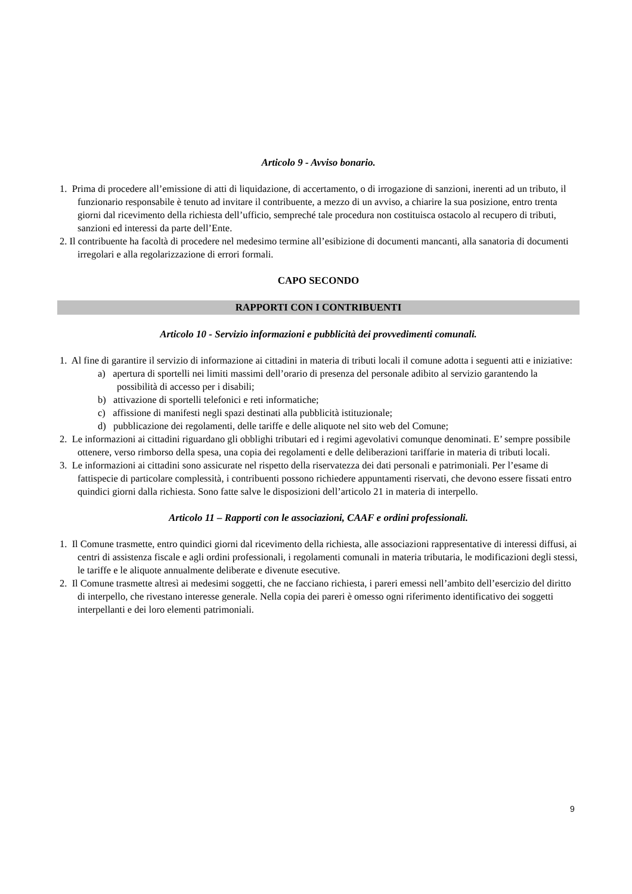Articolo 9 - Avviso bonario.
1. Prima di procedere all’emissione di atti di liquidazione, di accertamento, o di irrogazione di sanzioni, inerenti ad un tributo, il funzionario responsabile è tenuto ad invitare il contribuente, a mezzo di un avviso, a chiarire la sua posizione, entro trenta giorni dal ricevimento della richiesta dell’ufficio, sempreché tale procedura non costituisca ostacolo al recupero di tributi, sanzioni ed interessi da parte dell’Ente.
2. Il contribuente ha facoltà di procedere nel medesimo termine all’esibizione di documenti mancanti, alla sanatoria di documenti irregolari e alla regolarizzazione di errori formali.
CAPO SECONDO
RAPPORTI CON I CONTRIBUENTI
Articolo 10 - Servizio informazioni e pubblicità dei provvedimenti comunali.
1. Al fine di garantire il servizio di informazione ai cittadini in materia di tributi locali il comune adotta i seguenti atti e iniziative:
a) apertura di sportelli nei limiti massimi dell’orario di presenza del personale adibito al servizio garantendo la possibilità di accesso per i disabili;
b) attivazione di sportelli telefonici e reti informatiche;
c) affissione di manifesti negli spazi destinati alla pubblicità istituzionale;
d) pubblicazione dei regolamenti, delle tariffe e delle aliquote nel sito web del Comune;
2. Le informazioni ai cittadini riguardano gli obblighi tributari ed i regimi agevolativi comunque denominati. E’ sempre possibile ottenere, verso rimborso della spesa, una copia dei regolamenti e delle deliberazioni tariffarie in materia di tributi locali.
3. Le informazioni ai cittadini sono assicurate nel rispetto della riservatezza dei dati personali e patrimoniali. Per l’esame di fattispecie di particolare complessità, i contribuenti possono richiedere appuntamenti riservati, che devono essere fissati entro quindici giorni dalla richiesta. Sono fatte salve le disposizioni dell’articolo 21 in materia di interpello.
Articolo 11 – Rapporti con le associazioni, CAAF e ordini professionali.
1. Il Comune trasmette, entro quindici giorni dal ricevimento della richiesta, alle associazioni rappresentative di interessi diffusi, ai centri di assistenza fiscale e agli ordini professionali, i regolamenti comunali in materia tributaria, le modificazioni degli stessi, le tariffe e le aliquote annualmente deliberate e divenute esecutive.
2. Il Comune trasmette altresì ai medesimi soggetti, che ne facciano richiesta, i pareri emessi nell’ambito dell’esercizio del diritto di interpello, che rivestano interesse generale. Nella copia dei pareri è omesso ogni riferimento identificativo dei soggetti interpellanti e dei loro elementi patrimoniali.
9